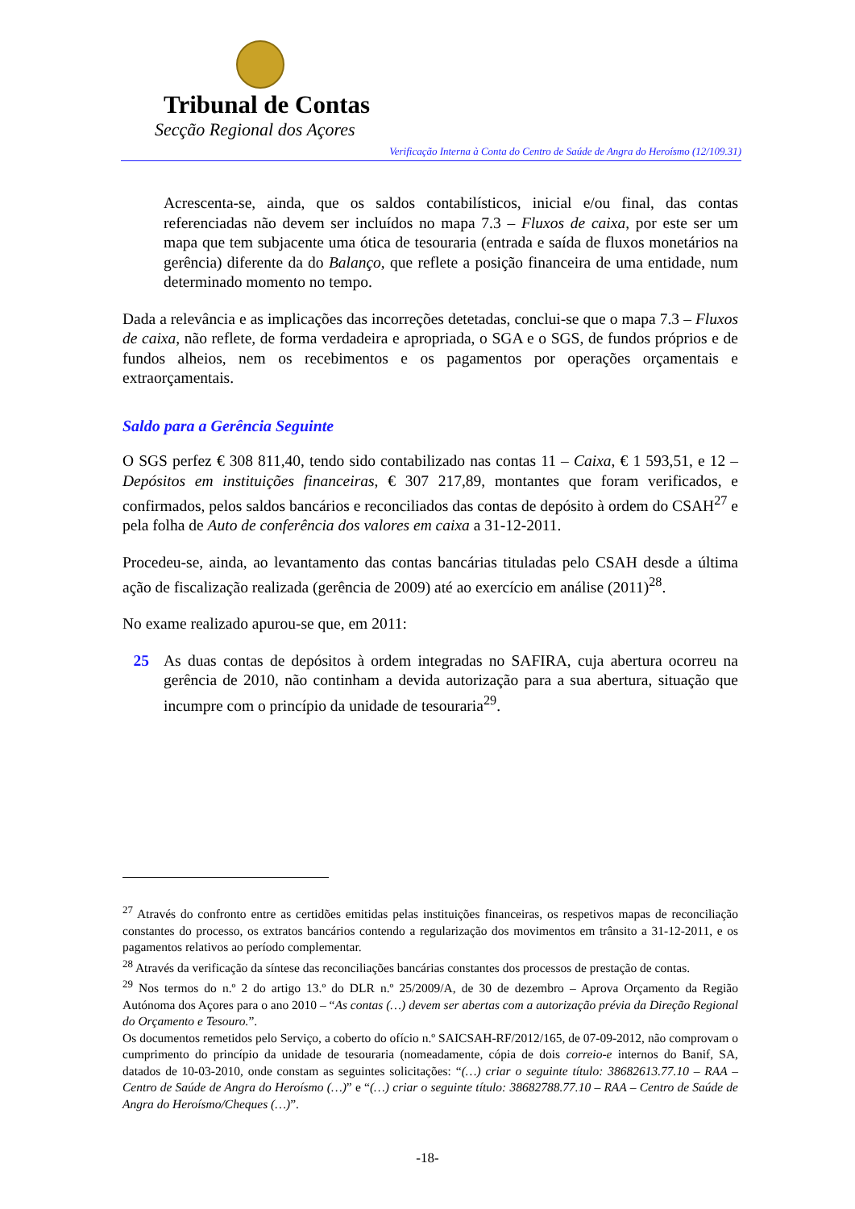Tribunal de Contas
Secção Regional dos Açores
Verificação Interna à Conta do Centro de Saúde de Angra do Heroísmo (12/109.31)
Acrescenta-se, ainda, que os saldos contabilísticos, inicial e/ou final, das contas referenciadas não devem ser incluídos no mapa 7.3 – Fluxos de caixa, por este ser um mapa que tem subjacente uma ótica de tesouraria (entrada e saída de fluxos monetários na gerência) diferente da do Balanço, que reflete a posição financeira de uma entidade, num determinado momento no tempo.
Dada a relevância e as implicações das incorreções detetadas, conclui-se que o mapa 7.3 – Fluxos de caixa, não reflete, de forma verdadeira e apropriada, o SGA e o SGS, de fundos próprios e de fundos alheios, nem os recebimentos e os pagamentos por operações orçamentais e extraorçamentais.
Saldo para a Gerência Seguinte
O SGS perfez € 308 811,40, tendo sido contabilizado nas contas 11 – Caixa, € 1 593,51, e 12 – Depósitos em instituições financeiras, € 307 217,89, montantes que foram verificados, e confirmados, pelos saldos bancários e reconciliados das contas de depósito à ordem do CSAH<sup>27</sup> e pela folha de Auto de conferência dos valores em caixa a 31-12-2011.
Procedeu-se, ainda, ao levantamento das contas bancárias tituladas pelo CSAH desde a última ação de fiscalização realizada (gerência de 2009) até ao exercício em análise (2011)<sup>28</sup>.
No exame realizado apurou-se que, em 2011:
25 As duas contas de depósitos à ordem integradas no SAFIRA, cuja abertura ocorreu na gerência de 2010, não continham a devida autorização para a sua abertura, situação que incumpre com o princípio da unidade de tesouraria<sup>29</sup>.
<sup>27</sup> Através do confronto entre as certidões emitidas pelas instituições financeiras, os respetivos mapas de reconciliação constantes do processo, os extratos bancários contendo a regularização dos movimentos em trânsito a 31-12-2011, e os pagamentos relativos ao período complementar.
<sup>28</sup> Através da verificação da síntese das reconciliações bancárias constantes dos processos de prestação de contas.
<sup>29</sup> Nos termos do n.º 2 do artigo 13.º do DLR n.º 25/2009/A, de 30 de dezembro – Aprova Orçamento da Região Autónoma dos Açores para o ano 2010 – “As contas (…) devem ser abertas com a autorização prévia da Direção Regional do Orçamento e Tesouro.”.
Os documentos remetidos pelo Serviço, a coberto do ofício n.º SAICSAH-RF/2012/165, de 07-09-2012, não comprovam o cumprimento do princípio da unidade de tesouraria (nomeadamente, cópia de dois correio-e internos do Banif, SA, datados de 10-03-2010, onde constam as seguintes solicitações: “(…) criar o seguinte título: 38682613.77.10 – RAA – Centro de Saúde de Angra do Heroísmo (…)” e “(…) criar o seguinte título: 38682788.77.10 – RAA – Centro de Saúde de Angra do Heroísmo/Cheques (…)”.
-18-